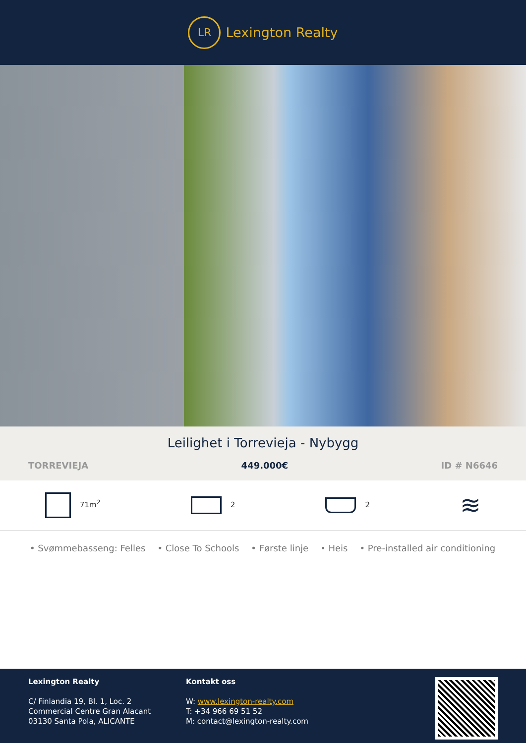LR
Lexington Realty
Leilighet i Torrevieja - Nybygg
TORREVIEJA 449.000€ ID # N6646
71m<sup>2</sup> 2 2 ≋
• Svømmebasseng: Felles • Close To Schools • Første linje • Heis • Pre-installed air conditioning
Lexington Realty
C/ Finlandia 19, Bl. 1, Loc. 2
Commercial Centre Gran Alacant
03130 Santa Pola, ALICANTE
Kontakt oss
W: www.lexington-realty.com
T: +34 966 69 51 52
M: contact@lexington-realty.com